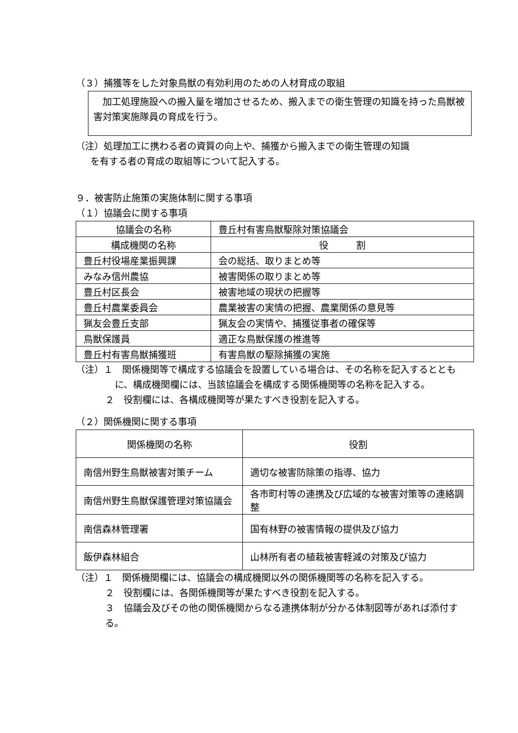（３）捕獲等をした対象鳥獣の有効利用のための人材育成の取組
　加工処理施設への搬入量を増加させるため、搬入までの衛生管理の知識を持った鳥獣被害対策実施隊員の育成を行う。
（注）処理加工に携わる者の資質の向上や、捕獲から搬入までの衛生管理の知識
を有する者の育成の取組等について記入する。
９．被害防止施策の実施体制に関する事項
（１）協議会に関する事項
| 協議会の名称 | 豊丘村有害鳥獣駆除対策協議会 |
| 構成機関の名称 | 役 割 |
| 豊丘村役場産業振興課 | 会の総括、取りまとめ等 |
| みなみ信州農協 | 被害関係の取りまとめ等 |
| 豊丘村区長会 | 被害地域の現状の把握等 |
| 豊丘村農業委員会 | 農業被害の実情の把握、農業関係の意見等 |
| 猟友会豊丘支部 | 猟友会の実情や、捕獲従事者の確保等 |
| 鳥獣保護員 | 適正な鳥獣保護の推進等 |
| 豊丘村有害鳥獣捕獲班 | 有害鳥獣の駆除捕獲の実施 |
（注）１　関係機関等で構成する協議会を設置している場合は、その名称を記入するとともに、構成機関欄には、当該協議会を構成する関係機関等の名称を記入する。
２　役割欄には、各構成機関等が果たすべき役割を記入する。
（２）関係機関に関する事項
| 関係機関の名称 | 役割 |
| --- | --- |
| 南信州野生鳥獣被害対策チーム | 適切な被害防除策の指導、協力 |
| 南信州野生鳥獣保護管理対策協議会 | 各市町村等の連携及び広域的な被害対策等の連絡調整 |
| 南信森林管理署 | 国有林野の被害情報の提供及び協力 |
| 飯伊森林組合 | 山林所有者の植栽被害軽減の対策及び協力 |
（注）１　関係機関欄には、協議会の構成機関以外の関係機関等の名称を記入する。
２　役割欄には、各関係機関等が果たすべき役割を記入する。
３　協議会及びその他の関係機関からなる連携体制が分かる体制図等があれば添付する。